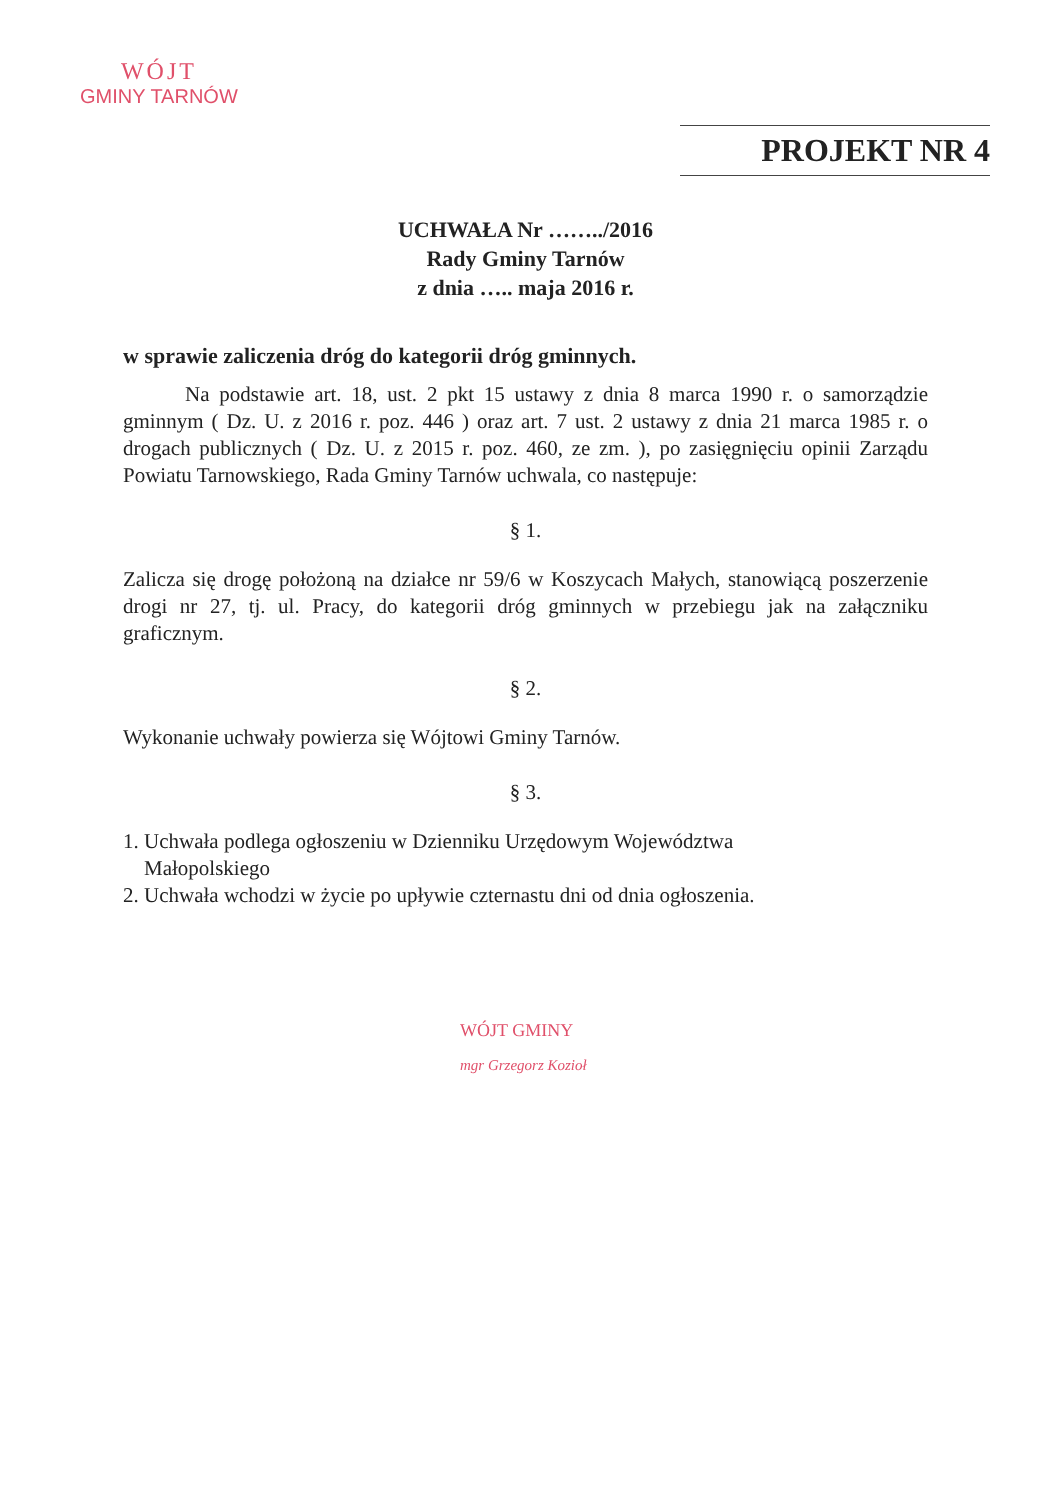WÓJT
GMINY TARNÓW
PROJEKT NR 4
UCHWAŁA Nr ……../2016
Rady Gminy Tarnów
z dnia ….. maja 2016 r.
w sprawie zaliczenia dróg do kategorii dróg gminnych.
Na podstawie art. 18, ust. 2 pkt 15 ustawy z dnia 8 marca 1990 r. o samorządzie gminnym ( Dz. U. z 2016 r. poz. 446 ) oraz art. 7 ust. 2 ustawy z dnia 21 marca 1985 r. o drogach publicznych ( Dz. U. z 2015 r. poz. 460, ze zm. ), po zasięgnięciu opinii Zarządu Powiatu Tarnowskiego, Rada Gminy Tarnów uchwala, co następuje:
§ 1.
Zalicza się drogę położoną na działce nr 59/6 w Koszycach Małych, stanowiącą poszerzenie drogi nr 27, tj. ul. Pracy, do kategorii dróg gminnych w przebiegu jak na załączniku graficznym.
§ 2.
Wykonanie uchwały powierza się Wójtowi Gminy Tarnów.
§ 3.
1. Uchwała podlega ogłoszeniu w Dzienniku Urzędowym Województwa
Małopolskiego
2. Uchwała wchodzi w życie po upływie czternastu dni od dnia ogłoszenia.
WÓJT GMINY
mgr Grzegorz Kozioł